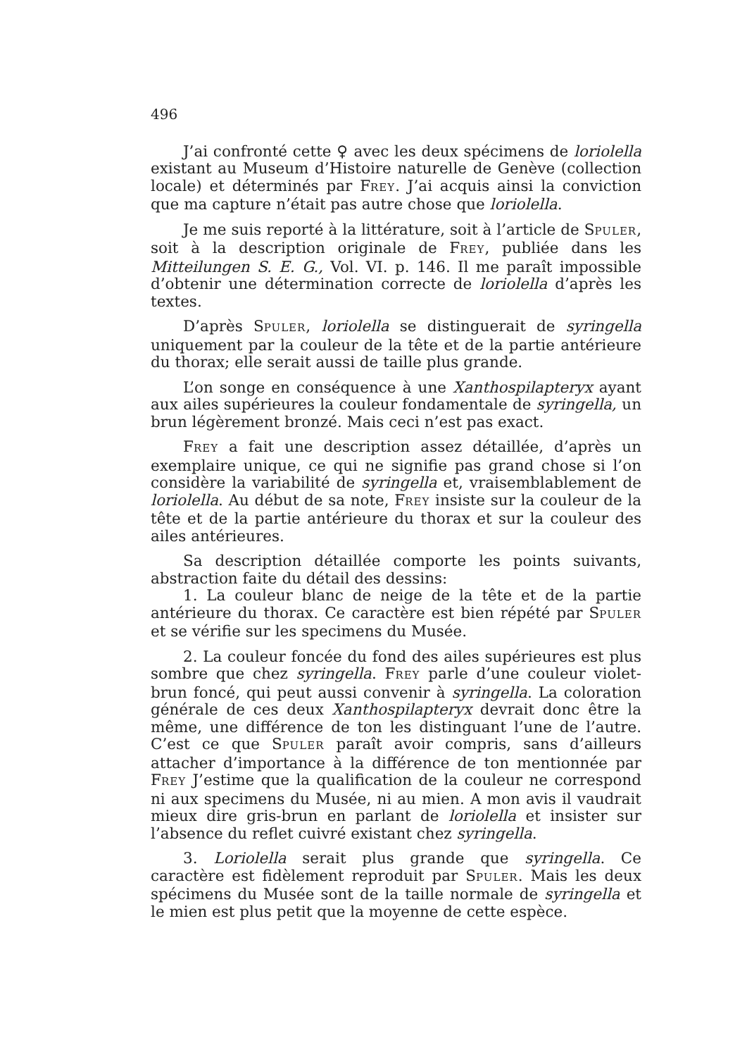496
J’ai confronté cette ♀ avec les deux spécimens de loriolella existant au Museum d’Histoire naturelle de Genève (collection locale) et déterminés par FREY. J’ai acquis ainsi la conviction que ma capture n’était pas autre chose que loriolella.
Je me suis reporté à la littérature, soit à l’article de SPULER, soit à la description originale de FREY, publiée dans les Mitteilungen S. E. G., Vol. VI. p. 146. Il me paraît impossible d’obtenir une détermination correcte de loriolella d’après les textes.
D’après SPULER, loriolella se distinguerait de syringella uniquement par la couleur de la tête et de la partie antérieure du thorax; elle serait aussi de taille plus grande.
L’on songe en conséquence à une Xanthospilapteryx ayant aux ailes supérieures la couleur fondamentale de syringella, un brun légèrement bronzé. Mais ceci n’est pas exact.
FREY a fait une description assez détaillée, d’après un exemplaire unique, ce qui ne signifie pas grand chose si l’on considère la variabilité de syringella et, vraisemblablement de loriolella. Au début de sa note, FREY insiste sur la couleur de la tête et de la partie antérieure du thorax et sur la couleur des ailes antérieures.
Sa description détaillée comporte les points suivants, abstraction faite du détail des dessins:
1. La couleur blanc de neige de la tête et de la partie antérieure du thorax. Ce caractère est bien répété par SPULER et se vérifie sur les specimens du Musée.
2. La couleur foncée du fond des ailes supérieures est plus sombre que chez syringella. FREY parle d’une couleur violet-brun foncé, qui peut aussi convenir à syringella. La coloration générale de ces deux Xanthospilapteryx devrait donc être la même, une différence de ton les distinguant l’une de l’autre. C’est ce que SPULER paraît avoir compris, sans d’ailleurs attacher d’importance à la différence de ton mentionnée par FREY J’estime que la qualification de la couleur ne correspond ni aux specimens du Musée, ni au mien. A mon avis il vaudrait mieux dire gris-brun en parlant de loriolella et insister sur l’absence du reflet cuivré existant chez syringella.
3. Loriolella serait plus grande que syringella. Ce caractère est fidèlement reproduit par SPULER. Mais les deux spécimens du Musée sont de la taille normale de syringella et le mien est plus petit que la moyenne de cette espèce.